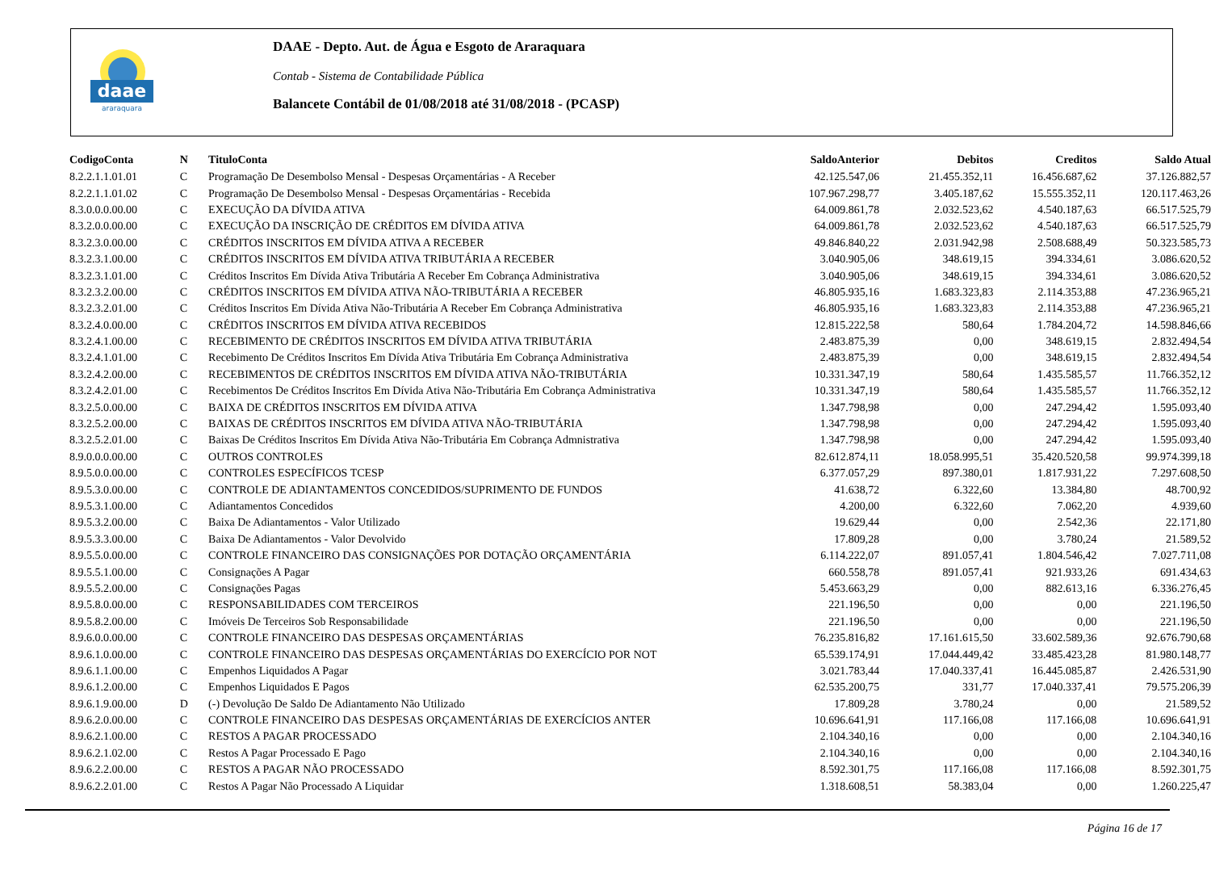daae
araraquara
DAAE - Depto. Aut. de Água e Esgoto de Araraquara
Contab - Sistema de Contabilidade Pública
Balancete Contábil de 01/08/2018 até 31/08/2018 - (PCASP)
| CodigoConta | N | TituloConta | SaldoAnterior | Debitos | Creditos | Saldo Atual |
| --- | --- | --- | --- | --- | --- | --- |
| 8.2.2.1.1.01.01 | C | Programação De Desembolso Mensal - Despesas Orçamentárias - A Receber | 42.125.547,06 | 21.455.352,11 | 16.456.687,62 | 37.126.882,57 |
| 8.2.2.1.1.01.02 | C | Programação De Desembolso Mensal - Despesas Orçamentárias - Recebida | 107.967.298,77 | 3.405.187,62 | 15.555.352,11 | 120.117.463,26 |
| 8.3.0.0.0.00.00 | C | EXECUÇÃO DA DÍVIDA ATIVA | 64.009.861,78 | 2.032.523,62 | 4.540.187,63 | 66.517.525,79 |
| 8.3.2.0.0.00.00 | C | EXECUÇÃO DA INSCRIÇÃO DE CRÉDITOS EM DÍVIDA ATIVA | 64.009.861,78 | 2.032.523,62 | 4.540.187,63 | 66.517.525,79 |
| 8.3.2.3.0.00.00 | C | CRÉDITOS INSCRITOS EM DÍVIDA ATIVA A RECEBER | 49.846.840,22 | 2.031.942,98 | 2.508.688,49 | 50.323.585,73 |
| 8.3.2.3.1.00.00 | C | CRÉDITOS INSCRITOS EM DÍVIDA ATIVA TRIBUTÁRIA A RECEBER | 3.040.905,06 | 348.619,15 | 394.334,61 | 3.086.620,52 |
| 8.3.2.3.1.01.00 | C | Créditos Inscritos Em Dívida Ativa Tributária A Receber Em Cobrança Administrativa | 3.040.905,06 | 348.619,15 | 394.334,61 | 3.086.620,52 |
| 8.3.2.3.2.00.00 | C | CRÉDITOS INSCRITOS EM DÍVIDA ATIVA NÃO-TRIBUTÁRIA A RECEBER | 46.805.935,16 | 1.683.323,83 | 2.114.353,88 | 47.236.965,21 |
| 8.3.2.3.2.01.00 | C | Créditos Inscritos Em Dívida Ativa Não-Tributária A Receber Em Cobrança Administrativa | 46.805.935,16 | 1.683.323,83 | 2.114.353,88 | 47.236.965,21 |
| 8.3.2.4.0.00.00 | C | CRÉDITOS INSCRITOS EM DÍVIDA ATIVA RECEBIDOS | 12.815.222,58 | 580,64 | 1.784.204,72 | 14.598.846,66 |
| 8.3.2.4.1.00.00 | C | RECEBIMENTO DE CRÉDITOS INSCRITOS EM DÍVIDA ATIVA TRIBUTÁRIA | 2.483.875,39 | 0,00 | 348.619,15 | 2.832.494,54 |
| 8.3.2.4.1.01.00 | C | Recebimento De Créditos Inscritos Em Dívida Ativa Tributária Em Cobrança Administrativa | 2.483.875,39 | 0,00 | 348.619,15 | 2.832.494,54 |
| 8.3.2.4.2.00.00 | C | RECEBIMENTOS DE CRÉDITOS INSCRITOS EM DÍVIDA ATIVA NÃO-TRIBUTÁRIA | 10.331.347,19 | 580,64 | 1.435.585,57 | 11.766.352,12 |
| 8.3.2.4.2.01.00 | C | Recebimentos De Créditos Inscritos Em Dívida Ativa Não-Tributária Em Cobrança Administrativa | 10.331.347,19 | 580,64 | 1.435.585,57 | 11.766.352,12 |
| 8.3.2.5.0.00.00 | C | BAIXA DE CRÉDITOS INSCRITOS EM DÍVIDA ATIVA | 1.347.798,98 | 0,00 | 247.294,42 | 1.595.093,40 |
| 8.3.2.5.2.00.00 | C | BAIXAS DE CRÉDITOS INSCRITOS EM DÍVIDA ATIVA NÃO-TRIBUTÁRIA | 1.347.798,98 | 0,00 | 247.294,42 | 1.595.093,40 |
| 8.3.2.5.2.01.00 | C | Baixas De Créditos Inscritos Em Dívida Ativa Não-Tributária Em Cobrança Admnistrativa | 1.347.798,98 | 0,00 | 247.294,42 | 1.595.093,40 |
| 8.9.0.0.0.00.00 | C | OUTROS CONTROLES | 82.612.874,11 | 18.058.995,51 | 35.420.520,58 | 99.974.399,18 |
| 8.9.5.0.0.00.00 | C | CONTROLES ESPECÍFICOS TCESP | 6.377.057,29 | 897.380,01 | 1.817.931,22 | 7.297.608,50 |
| 8.9.5.3.0.00.00 | C | CONTROLE DE ADIANTAMENTOS CONCEDIDOS/SUPRIMENTO DE FUNDOS | 41.638,72 | 6.322,60 | 13.384,80 | 48.700,92 |
| 8.9.5.3.1.00.00 | C | Adiantamentos Concedidos | 4.200,00 | 6.322,60 | 7.062,20 | 4.939,60 |
| 8.9.5.3.2.00.00 | C | Baixa De Adiantamentos - Valor Utilizado | 19.629,44 | 0,00 | 2.542,36 | 22.171,80 |
| 8.9.5.3.3.00.00 | C | Baixa De Adiantamentos - Valor Devolvido | 17.809,28 | 0,00 | 3.780,24 | 21.589,52 |
| 8.9.5.5.0.00.00 | C | CONTROLE FINANCEIRO DAS CONSIGNAÇÕES POR DOTAÇÃO ORÇAMENTÁRIA | 6.114.222,07 | 891.057,41 | 1.804.546,42 | 7.027.711,08 |
| 8.9.5.5.1.00.00 | C | Consignações A Pagar | 660.558,78 | 891.057,41 | 921.933,26 | 691.434,63 |
| 8.9.5.5.2.00.00 | C | Consignações Pagas | 5.453.663,29 | 0,00 | 882.613,16 | 6.336.276,45 |
| 8.9.5.8.0.00.00 | C | RESPONSABILIDADES COM TERCEIROS | 221.196,50 | 0,00 | 0,00 | 221.196,50 |
| 8.9.5.8.2.00.00 | C | Imóveis De Terceiros Sob Responsabilidade | 221.196,50 | 0,00 | 0,00 | 221.196,50 |
| 8.9.6.0.0.00.00 | C | CONTROLE FINANCEIRO DAS DESPESAS ORÇAMENTÁRIAS | 76.235.816,82 | 17.161.615,50 | 33.602.589,36 | 92.676.790,68 |
| 8.9.6.1.0.00.00 | C | CONTROLE FINANCEIRO DAS DESPESAS ORÇAMENTÁRIAS DO EXERCÍCIO POR NOT | 65.539.174,91 | 17.044.449,42 | 33.485.423,28 | 81.980.148,77 |
| 8.9.6.1.1.00.00 | C | Empenhos Liquidados A Pagar | 3.021.783,44 | 17.040.337,41 | 16.445.085,87 | 2.426.531,90 |
| 8.9.6.1.2.00.00 | C | Empenhos Liquidados E Pagos | 62.535.200,75 | 331,77 | 17.040.337,41 | 79.575.206,39 |
| 8.9.6.1.9.00.00 | D | (-) Devolução De Saldo De Adiantamento Não Utilizado | 17.809,28 | 3.780,24 | 0,00 | 21.589,52 |
| 8.9.6.2.0.00.00 | C | CONTROLE FINANCEIRO DAS DESPESAS ORÇAMENTÁRIAS DE EXERCÍCIOS ANTER | 10.696.641,91 | 117.166,08 | 117.166,08 | 10.696.641,91 |
| 8.9.6.2.1.00.00 | C | RESTOS A PAGAR PROCESSADO | 2.104.340,16 | 0,00 | 0,00 | 2.104.340,16 |
| 8.9.6.2.1.02.00 | C | Restos A Pagar Processado E Pago | 2.104.340,16 | 0,00 | 0,00 | 2.104.340,16 |
| 8.9.6.2.2.00.00 | C | RESTOS A PAGAR NÃO PROCESSADO | 8.592.301,75 | 117.166,08 | 117.166,08 | 8.592.301,75 |
| 8.9.6.2.2.01.00 | C | Restos A Pagar Não Processado A Liquidar | 1.318.608,51 | 58.383,04 | 0,00 | 1.260.225,47 |
Página 16 de 17